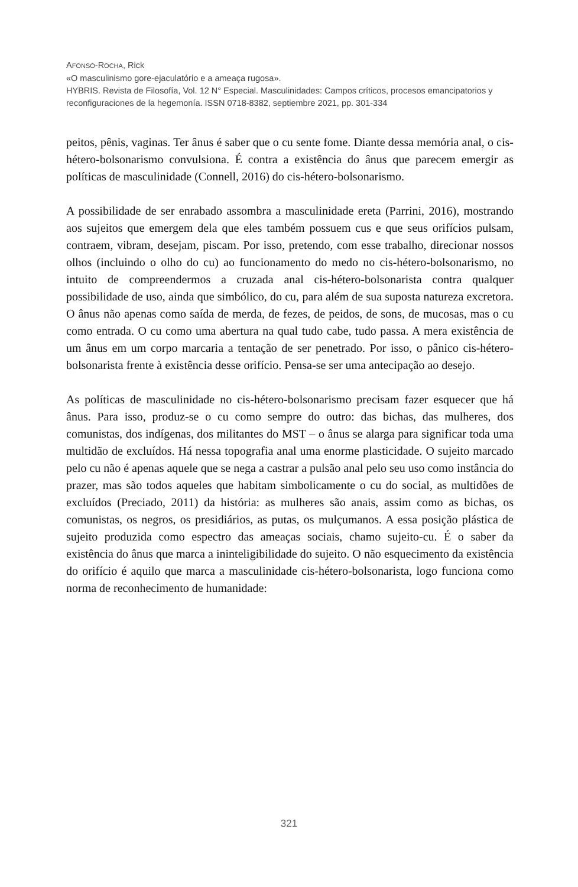AFONSO-ROCHA, Rick
«O masculinismo gore-ejaculatório e a ameaça rugosa».
HYBRIS. Revista de Filosofía, Vol. 12 N° Especial. Masculinidades: Campos críticos, procesos emancipatorios y reconfiguraciones de la hegemonía. ISSN 0718-8382, septiembre 2021, pp. 301-334
peitos, pênis, vaginas. Ter ânus é saber que o cu sente fome. Diante dessa memória anal, o cis-hétero-bolsonarismo convulsiona. É contra a existência do ânus que parecem emergir as políticas de masculinidade (Connell, 2016) do cis-hétero-bolsonarismo.
A possibilidade de ser enrabado assombra a masculinidade ereta (Parrini, 2016), mostrando aos sujeitos que emergem dela que eles também possuem cus e que seus orifícios pulsam, contraem, vibram, desejam, piscam. Por isso, pretendo, com esse trabalho, direcionar nossos olhos (incluindo o olho do cu) ao funcionamento do medo no cis-hétero-bolsonarismo, no intuito de compreendermos a cruzada anal cis-hétero-bolsonarista contra qualquer possibilidade de uso, ainda que simbólico, do cu, para além de sua suposta natureza excretora. O ânus não apenas como saída de merda, de fezes, de peidos, de sons, de mucosas, mas o cu como entrada. O cu como uma abertura na qual tudo cabe, tudo passa. A mera existência de um ânus em um corpo marcaria a tentação de ser penetrado. Por isso, o pânico cis-hétero-bolsonarista frente à existência desse orifício. Pensa-se ser uma antecipação ao desejo.
As políticas de masculinidade no cis-hétero-bolsonarismo precisam fazer esquecer que há ânus. Para isso, produz-se o cu como sempre do outro: das bichas, das mulheres, dos comunistas, dos indígenas, dos militantes do MST – o ânus se alarga para significar toda uma multidão de excluídos. Há nessa topografia anal uma enorme plasticidade. O sujeito marcado pelo cu não é apenas aquele que se nega a castrar a pulsão anal pelo seu uso como instância do prazer, mas são todos aqueles que habitam simbolicamente o cu do social, as multidões de excluídos (Preciado, 2011) da história: as mulheres são anais, assim como as bichas, os comunistas, os negros, os presidiários, as putas, os mulçumanos. A essa posição plástica de sujeito produzida como espectro das ameaças sociais, chamo sujeito-cu. É o saber da existência do ânus que marca a ininteligibilidade do sujeito. O não esquecimento da existência do orifício é aquilo que marca a masculinidade cis-hétero-bolsonarista, logo funciona como norma de reconhecimento de humanidade:
321